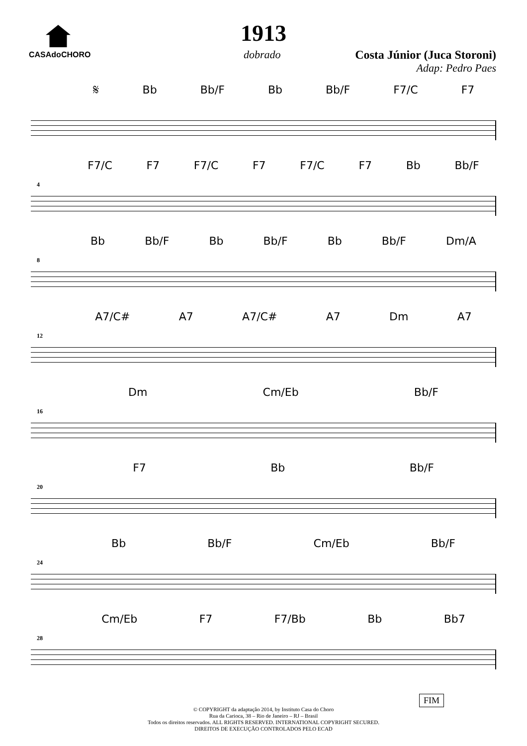CASAdoCHORO
1913
dobrado Costa Júnior (Juca Storoni)
Adap: Pedro Paes
𝄋 Bb Bb/F Bb Bb/F F7/C F7
4
F7/C F7 F7/C F7 F7/C F7 Bb Bb/F
8
Bb Bb/F Bb Bb/F Bb Bb/F Dm/A
12
A7/C# A7 A7/C# A7 Dm A7
16
Dm Cm/Eb Bb/F
20
F7 Bb Bb/F
24
Bb Bb/F Cm/Eb Bb/F
28
Cm/Eb F7 F7/Bb Bb Bb7
FIM
© COPYRIGHT da adaptação 2014, by Instituto Casa do Choro
Rua da Carioca, 38 – Rio de Janeiro – RJ – Brasil
Todos os direitos reservados. ALL RIGHTS RESERVED. INTERNATIONAL COPYRIGHT SECURED.
DIREITOS DE EXECUÇÃO CONTROLADOS PELO ECAD